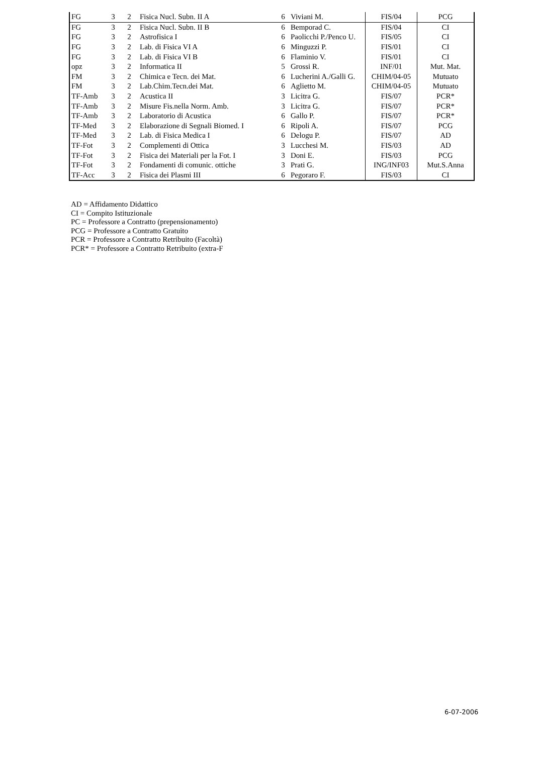| FG | 3 | 2 | Fisica Nucl. Subn. II A | 6 | Viviani M. | FIS/04 | PCG |
| FG | 3 | 2 | Fisica Nucl. Subn. II B | 6 | Bemporad C. | FIS/04 | CI |
| FG | 3 | 2 | Astrofisica I | 6 | Paolicchi P./Penco U. | FIS/05 | CI |
| FG | 3 | 2 | Lab. di Fisica VI A | 6 | Minguzzi P. | FIS/01 | CI |
| FG | 3 | 2 | Lab. di Fisica VI B | 6 | Flaminio V. | FIS/01 | CI |
| opz | 3 | 2 | Informatica II | 5 | Grossi R. | INF/01 | Mut. Mat. |
| FM | 3 | 2 | Chimica e Tecn. dei Mat. | 6 | Lucherini A./Galli G. | CHIM/04-05 | Mutuato |
| FM | 3 | 2 | Lab.Chim.Tecn.dei Mat. | 6 | Aglietto M. | CHIM/04-05 | Mutuato |
| TF-Amb | 3 | 2 | Acustica II | 3 | Licitra G. | FIS/07 | PCR* |
| TF-Amb | 3 | 2 | Misure Fis.nella Norm. Amb. | 3 | Licitra G. | FIS/07 | PCR* |
| TF-Amb | 3 | 2 | Laboratorio di Acustica | 6 | Gallo P. | FIS/07 | PCR* |
| TF-Med | 3 | 2 | Elaborazione di Segnali Biomed. I | 6 | Ripoli A. | FIS/07 | PCG |
| TF-Med | 3 | 2 | Lab. di Fisica Medica I | 6 | Delogu P. | FIS/07 | AD |
| TF-Fot | 3 | 2 | Complementi di Ottica | 3 | Lucchesi M. | FIS/03 | AD |
| TF-Fot | 3 | 2 | Fisica dei Materiali per la Fot. I | 3 | Doni E. | FIS/03 | PCG |
| TF-Fot | 3 | 2 | Fondamenti di comunic. ottiche | 3 | Prati G. | ING/INF03 | Mut.S.Anna |
| TF-Acc | 3 | 2 | Fisica dei Plasmi III | 6 | Pegoraro F. | FIS/03 | CI |
AD = Affidamento Didattico
CI = Compito Istituzionale
PC = Professore a Contratto (prepensionamento)
PCG = Professore a Contratto Gratuito
PCR = Professore a Contratto Retribuito (Facoltà)
PCR* = Professore a Contratto Retribuito (extra-F
6-07-2006